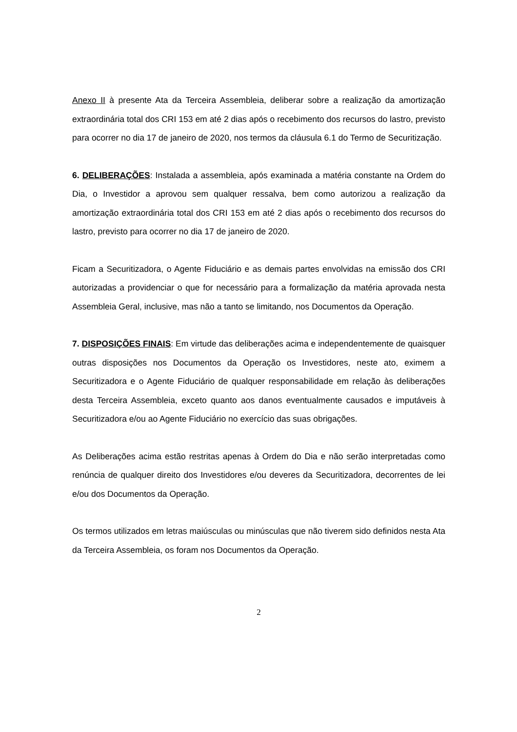Anexo II à presente Ata da Terceira Assembleia, deliberar sobre a realização da amortização extraordinária total dos CRI 153 em até 2 dias após o recebimento dos recursos do lastro, previsto para ocorrer no dia 17 de janeiro de 2020, nos termos da cláusula 6.1 do Termo de Securitização.
6. DELIBERAÇÕES: Instalada a assembleia, após examinada a matéria constante na Ordem do Dia, o Investidor a aprovou sem qualquer ressalva, bem como autorizou a realização da amortização extraordinária total dos CRI 153 em até 2 dias após o recebimento dos recursos do lastro, previsto para ocorrer no dia 17 de janeiro de 2020.
Ficam a Securitizadora, o Agente Fiduciário e as demais partes envolvidas na emissão dos CRI autorizadas a providenciar o que for necessário para a formalização da matéria aprovada nesta Assembleia Geral, inclusive, mas não a tanto se limitando, nos Documentos da Operação.
7. DISPOSIÇÕES FINAIS: Em virtude das deliberações acima e independentemente de quaisquer outras disposições nos Documentos da Operação os Investidores, neste ato, eximem a Securitizadora e o Agente Fiduciário de qualquer responsabilidade em relação às deliberações desta Terceira Assembleia, exceto quanto aos danos eventualmente causados e imputáveis à Securitizadora e/ou ao Agente Fiduciário no exercício das suas obrigações.
As Deliberações acima estão restritas apenas à Ordem do Dia e não serão interpretadas como renúncia de qualquer direito dos Investidores e/ou deveres da Securitizadora, decorrentes de lei e/ou dos Documentos da Operação.
Os termos utilizados em letras maiúsculas ou minúsculas que não tiverem sido definidos nesta Ata da Terceira Assembleia, os foram nos Documentos da Operação.
2